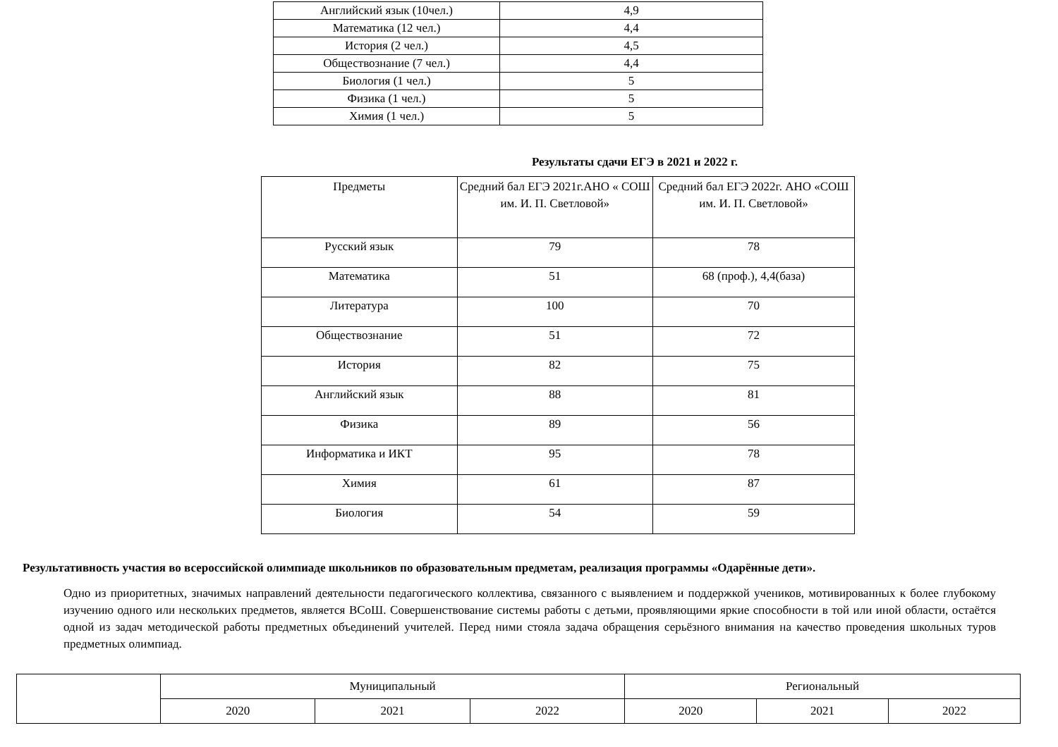| Английский язык (10чел.) | 4,9 |
| Математика (12 чел.) | 4,4 |
| История (2 чел.) | 4,5 |
| Обществознание (7 чел.) | 4,4 |
| Биология (1 чел.) | 5 |
| Физика (1 чел.) | 5 |
| Химия (1 чел.) | 5 |
Результаты сдачи ЕГЭ в 2021 и 2022 г.
| Предметы | Средний бал ЕГЭ 2021г.АНО « СОШ им. И. П. Светловой» | Средний бал ЕГЭ 2022г. АНО «СОШ им. И. П. Светловой» |
| --- | --- | --- |
| Русский язык | 79 | 78 |
| Математика | 51 | 68 (проф.), 4,4(база) |
| Литература | 100 | 70 |
| Обществознание | 51 | 72 |
| История | 82 | 75 |
| Английский язык | 88 | 81 |
| Физика | 89 | 56 |
| Информатика и ИКТ | 95 | 78 |
| Химия | 61 | 87 |
| Биология | 54 | 59 |
Результативность участия во всероссийской олимпиаде школьников по образовательным предметам, реализация программы «Одарённые дети».
Одно из приоритетных, значимых направлений деятельности педагогического коллектива, связанного с выявлением и поддержкой учеников, мотивированных к более глубокому изучению одного или нескольких предметов, является ВСоШ. Совершенствование системы работы с детьми, проявляющими яркие способности в той или иной области, остаётся одной из задач методической работы предметных объединений учителей. Перед ними стояла задача обращения серьёзного внимания на качество проведения школьных туров предметных олимпиад.
| | Муниципальный | | | Региональный | | |
| | 2020 | 2021 | 2022 | 2020 | 2021 | 2022 |